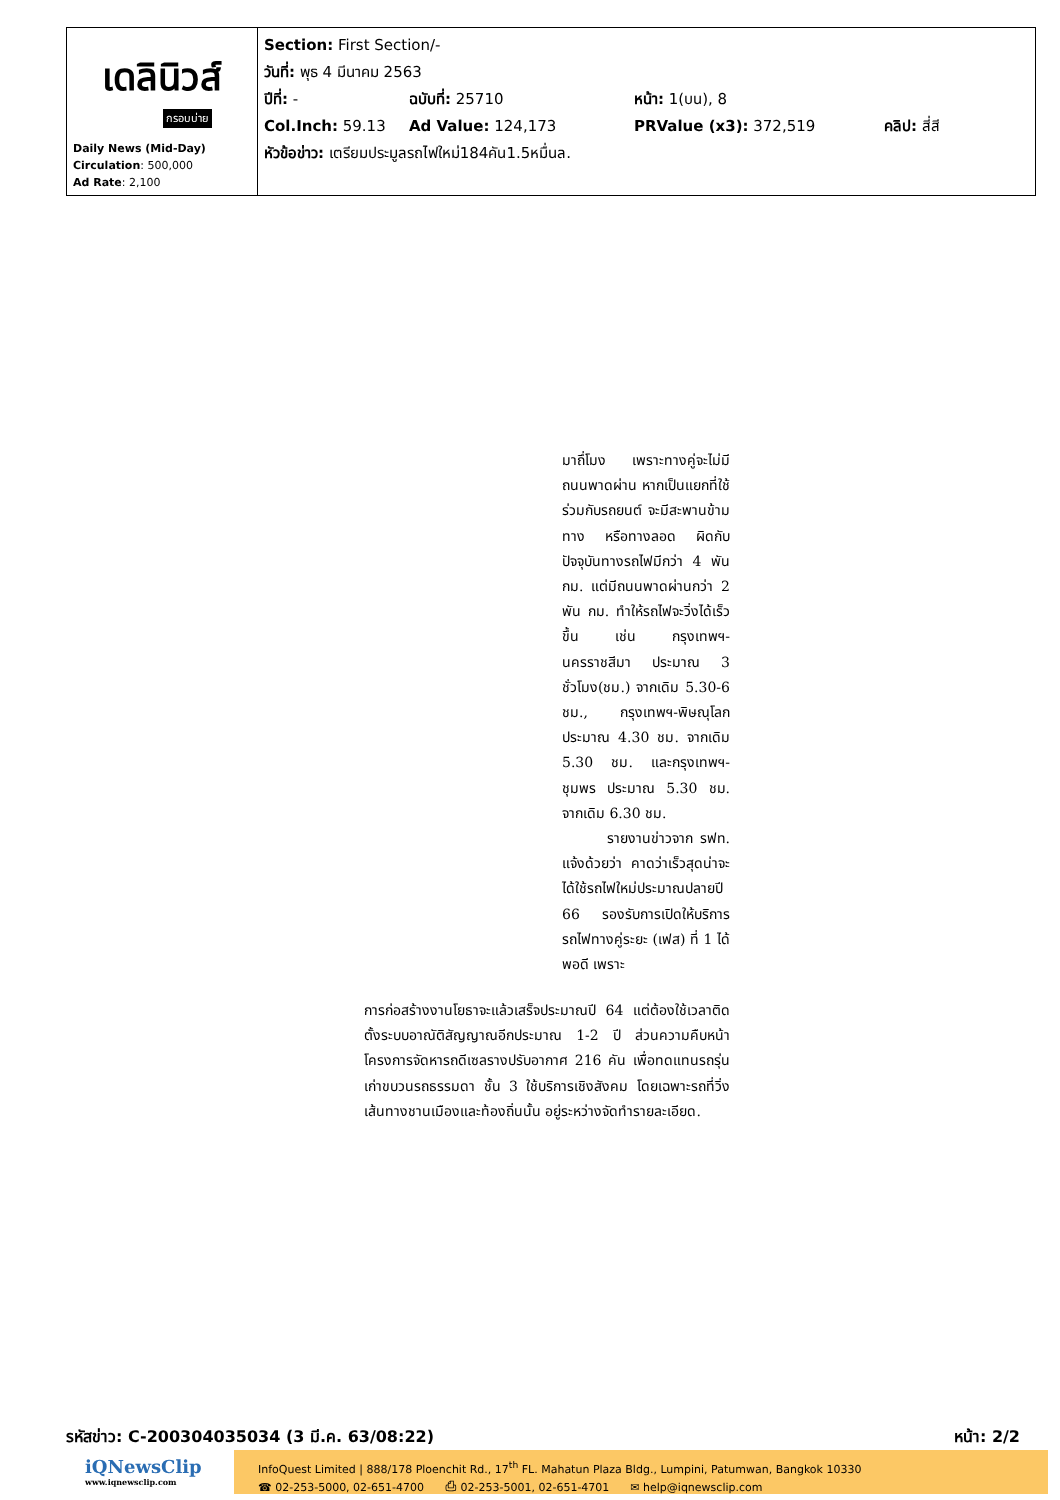| เดลินิวส์ กรอบบ่าย Daily News (Mid-Day) Circulation : 500,000 Ad Rate : 2,100 | Section: First Section/- วันที่: พุธ 4 มีนาคม 2563 ปีที่: - ฉบับที่: 25710 หน้า: 1(บน), 8 Col.Inch: 59.13 Ad Value: 124,173 PRValue (x3): 372,519 คลิป: สี่สี หัวข้อข่าว: เตรียมประมูลรถไฟใหม่184คัน1.5หมื่นล. |
มาถึ่โมง เพราะทางคู่จะไม่มีถนนพาดผ่าน หากเป็นแยกที่ใช้ร่วมกับรถยนต์ จะมีสะพานข้ามทาง หรือทางลอด ผิดกับปัจจุบันทางรถไฟมีกว่า 4 พัน กม. แต่มีถนนพาดผ่านกว่า 2 พัน กม. ทำให้รถไฟจะวิ่งได้เร็วขึ้น เช่น กรุงเทพฯ-นครราชสีมา ประมาณ 3 ชั่วโมง(ชม.) จากเดิม 5.30-6 ชม., กรุงเทพฯ-พิษณุโลก ประมาณ 4.30 ชม. จากเดิม 5.30 ชม. และกรุงเทพฯ-ชุมพร ประมาณ 5.30 ชม. จากเดิม 6.30 ชม.
รายงานข่าวจาก รฟท. แจ้งด้วยว่า คาดว่าเร็วสุดน่าจะได้ใช้รถไฟใหม่ประมาณปลายปี 66 รองรับการเปิดให้บริการรถไฟทางคู่ระยะ (เฟส) ที่ 1 ได้พอดี เพราะ
การก่อสร้างงานโยธาจะแล้วเสร็จประมาณปี 64 แต่ต้องใช้เวลาติดตั้งระบบอาณัติสัญญาณอีกประมาณ 1-2 ปี ส่วนความคืบหน้าโครงการจัดหารถดีเซลรางปรับอากาศ 216 คัน เพื่อทดแทนรถรุ่นเก่าขบวนรถธรรมดา ชั้น 3 ใช้บริการเชิงสังคม โดยเฉพาะรถที่วิ่งเส้นทางชานเมืองและท้องถิ่นนั้น อยู่ระหว่างจัดทำรายละเอียด.
รหัสข่าว: C-200304035034 (3 มี.ค. 63/08:22) หน้า: 2/2
iQNewsClip
www.iqnewsclip.com
InfoQuest Limited | 888/178 Ploenchit Rd., 17<sup>th</sup> FL. Mahatun Plaza Bldg., Lumpini, Patumwan, Bangkok 10330
☎ 02-253-5000, 02-651-4700 ⎙ 02-253-5001, 02-651-4701 ✉ help@iqnewsclip.com